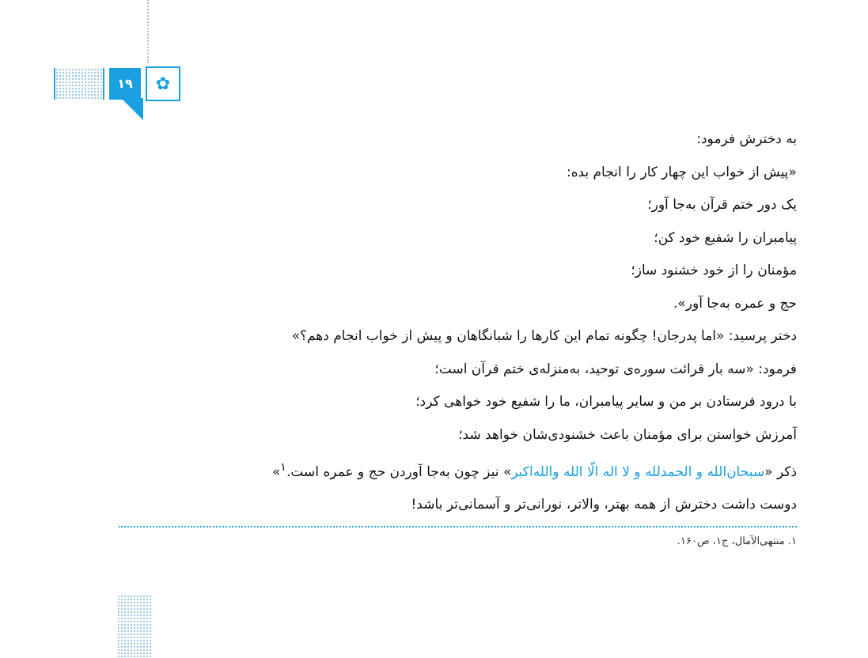۱۹
✿
به دخترش فرمود:
«پیش از خواب این چهار کار را انجام بده:
یک دور ختم قرآن به‌جا آور؛
پیامبران را شفیع خود کن؛
مؤمنان را از خود خشنود ساز؛
حج و عمره به‌جا آور».
دختر پرسید: «اما پدرجان! چگونه تمام این کارها را شبانگاهان و پیش از خواب انجام دهم؟»
فرمود: «سه بار قرائت سوره‌ی توحید، به‌منزله‌ی ختم قرآن است؛
با درود فرستادن بر من و سایر پیامبران، ما را شفیع خود خواهی کرد؛
آمرزش خواستن برای مؤمنان باعث خشنودی‌شان خواهد شد؛
ذکر «سبحان‌الله و الحمدلله و لا اله الّا الله والله‌اکبر» نیز چون به‌جا آوردن حج و عمره است.<sup>۱</sup>»
دوست داشت دخترش از همه بهتر، والاتر، نورانی‌تر و آسمانی‌تر باشد!
۱. منتهی‌الآمال، ج۱، ص۱۶۰.